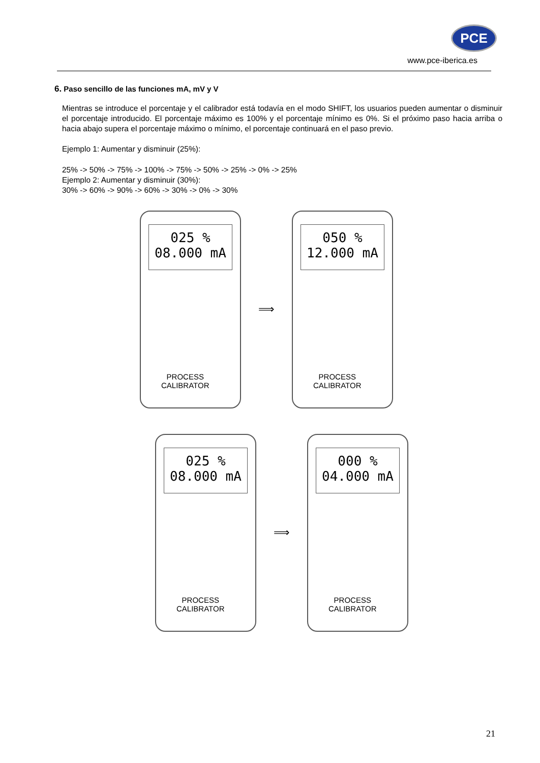PCE
www.pce-iberica.es
6. Paso sencillo de las funciones mA, mV y V
Mientras se introduce el porcentaje y el calibrador está todavía en el modo SHIFT, los usuarios pueden aumentar o disminuir el porcentaje introducido. El porcentaje máximo es 100% y el porcentaje mínimo es 0%. Si el próximo paso hacia arriba o hacia abajo supera el porcentaje máximo o mínimo, el porcentaje continuará en el paso previo.
Ejemplo 1: Aumentar y disminuir (25%):
25% -> 50% -> 75% -> 100% -> 75% -> 50% -> 25% -> 0% -> 25%
Ejemplo 2: Aumentar y disminuir (30%):
30% -> 60% -> 90% -> 60% -> 30% -> 0% -> 30%
025 %
08.000 mA
PROCESS
CALIBRATOR
⟹
050 %
12.000 mA
PROCESS
CALIBRATOR
025 %
08.000 mA
PROCESS
CALIBRATOR
⟹
000 %
04.000 mA
PROCESS
CALIBRATOR
21